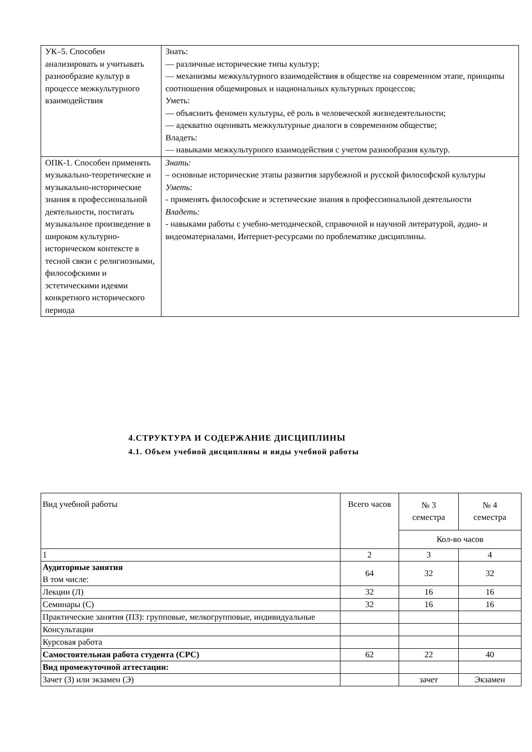| УК–5. Способен анализировать и учитывать разнообразие культур в процессе межкультурного взаимодействия | Знать: — различные исторические типы культур; — механизмы межкультурного взаимодействия в обществе на современном этапе, принципы соотношения общемировых и национальных культурных процессов; Уметь: — объяснить феномен культуры, её роль в человеческой жизнедеятельности; — адекватно оценивать межкультурные диалоги в современном обществе; Владеть: — навыками межкультурного взаимодействия с учетом разнообразия культур. |
| ОПК-1. Способен применять музыкально-теоретические и музыкально-исторические знания в профессиональной деятельности, постигать музыкальное произведение в широком культурно-историческом контексте в тесной связи с религиозными, философскими и эстетическими идеями конкретного исторического периода | Знать: – основные исторические этапы развития зарубежной и русской философской культуры Уметь : - применять философские и эстетические знания в профессиональной деятельности Владеть: - навыками работы с учебно-методической, справочной и научной литературой, аудио- и видеоматериалами, Интернет-ресурсами по проблематике дисциплины. |
4.СТРУКТУРА И СОДЕРЖАНИЕ ДИСЦИПЛИНЫ
4.1. Объем учебной дисциплины и виды учебной работы
| Вид учебной работы | Всего часов | № 3 семестра | № 4 семестра |
| | | Кол-во часов | |
| 1 | 2 | 3 | 4 |
| Аудиторные занятия В том числе: | 64 | 32 | 32 |
| Лекции (Л) | 32 | 16 | 16 |
| Семинары (С) | 32 | 16 | 16 |
| Практические занятия (ПЗ): групповые, мелкогрупповые, индивидуальные | | | |
| Консультации | | | |
| Курсовая работа | | | |
| Самостоятельная работа студента (СРС) | 62 | 22 | 40 |
| Вид промежуточной аттестации: | | | |
| Зачет (З) или экзамен (Э) | | зачет | Экзамен |